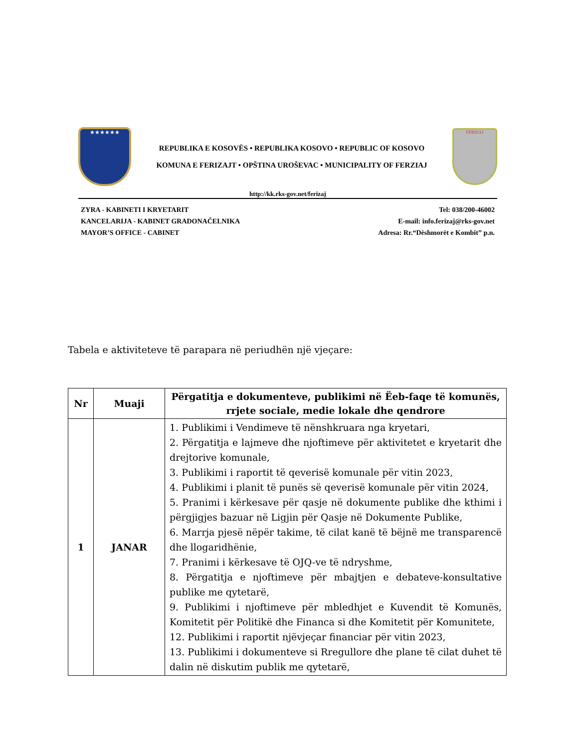★★★★★★
REPUBLIKA E KOSOVËS • REPUBLIKA KOSOVO • REPUBLIC OF KOSOVO
KOMUNA E FERIZAJT • OPŠTINA UROŠEVAC • MUNICIPALITY OF FERZIAJ
FERIZAJ
http://kk.rks-gov.net/ferizaj
ZYRA - KABINETI I KRYETARIT
KANCELARIJA - KABINET GRADONAČELNIKA
MAYOR’S OFFICE - CABINET
Tel: 038/200-46002
E-mail: info.ferizaj@rks-gov.net
Adresa: Rr.“Dëshmorët e Kombit” p.n.
Tabela e aktiviteteve të parapara në periudhën një vjeçare:
| Nr | Muaji | Përgatitja e dokumenteve, publikimi në Ëeb-faqe të komunës, rrjete sociale, medie lokale dhe qendrore |
| --- | --- | --- |
| 1 | JANAR | 1. Publikimi i Vendimeve të nënshkruara nga kryetari, 2. Përgatitja e lajmeve dhe njoftimeve për aktivitetet e kryetarit dhe drejtorive komunale, 3. Publikimi i raportit të qeverisë komunale për vitin 2023, 4. Publikimi i planit të punës së qeverisë komunale për vitin 2024, 5. Pranimi i kërkesave për qasje në dokumente publike dhe kthimi i përgjigjes bazuar në Ligjin për Qasje në Dokumente Publike, 6. Marrja pjesë nëpër takime, të cilat kanë të bëjnë me transparencë dhe llogaridhënie, 7. Pranimi i kërkesave të OJQ-ve të ndryshme, 8. Përgatitja e njoftimeve për mbajtjen e debateve-konsultative publike me qytetarë, 9. Publikimi i njoftimeve për mbledhjet e Kuvendit të Komunës, Komitetit për Politikë dhe Financa si dhe Komitetit për Komunitete, 12. Publikimi i raportit njëvjeçar financiar për vitin 2023, 13. Publikimi i dokumenteve si Rregullore dhe plane të cilat duhet të dalin në diskutim publik me qytetarë, |